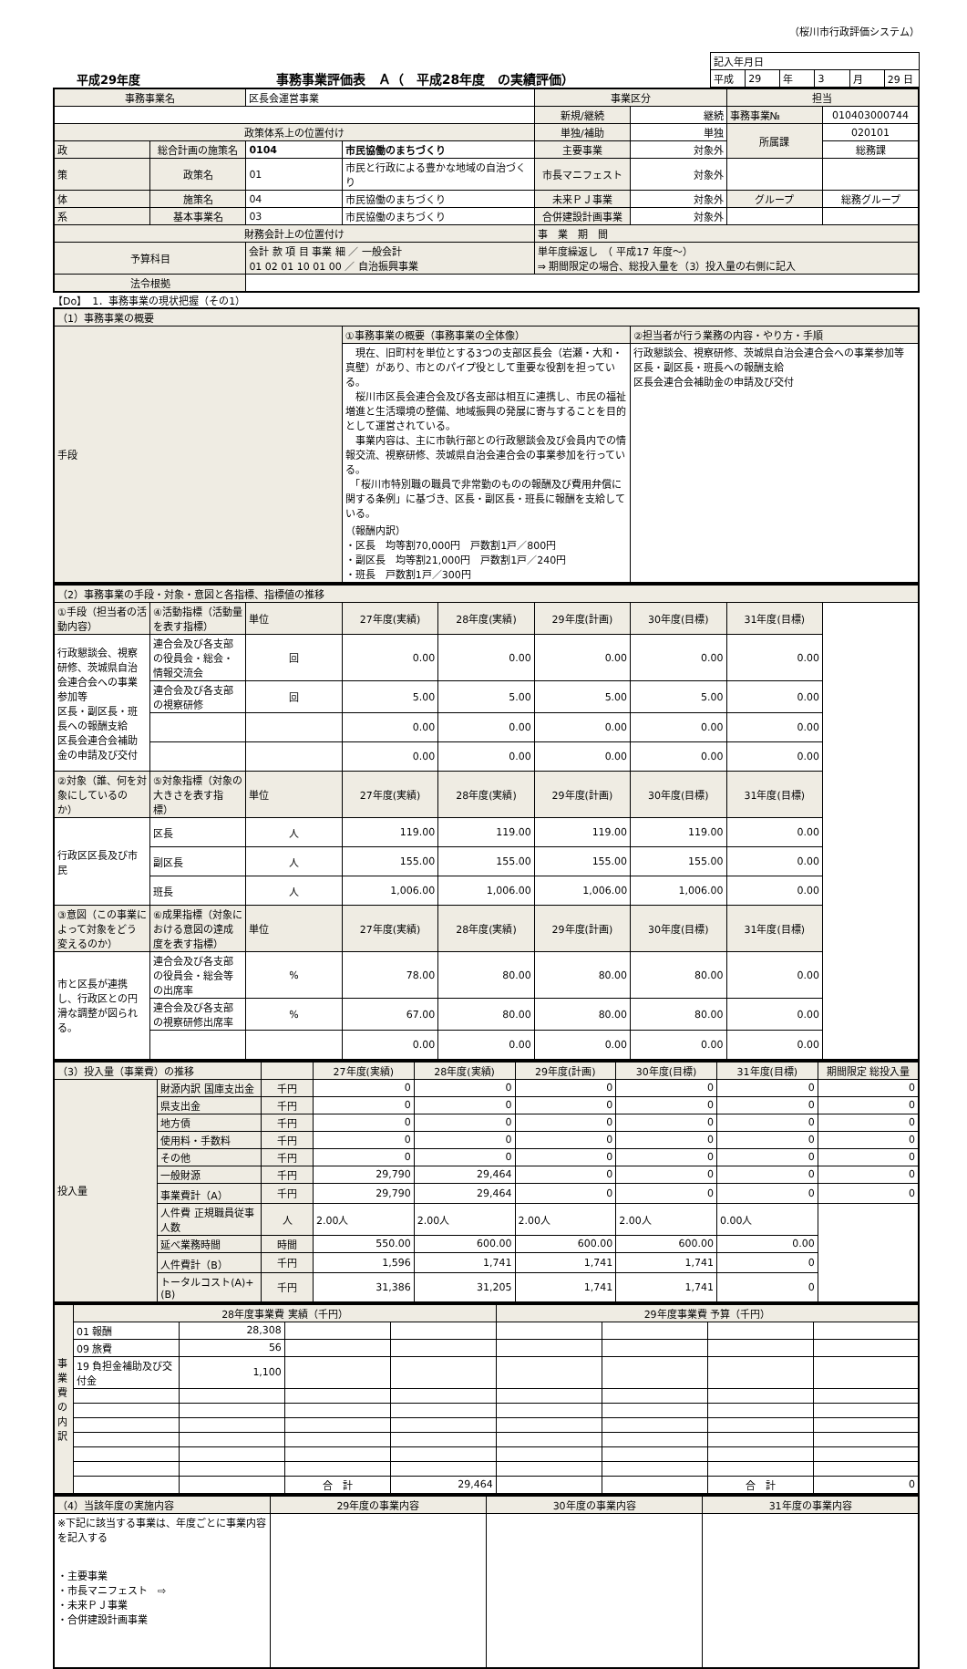（桜川市行政評価システム）
平成29年度
事務事業評価表　Ａ（　平成28年度　の実績評価）
| 記入年月日 | | | | | |
| 平成 | 29 | 年 | 3 | 月 | 29 日 |
| 事務事業名 | | 区長会運営事業 | | 事業区分 | | 担当 | |
| | | | | 新規/継続 | 継続 | 事務事業№ | 010403000744 |
| 政策体系上の位置付け | | | | 単独/補助 | 単独 | 所属課 | 020101 |
| 政 | 総合計画の施策名 | 0104 | 市民協働のまちづくり | 主要事業 | 対象外 | | 総務課 |
| 策 | 政策名 | 01 | 市民と行政による豊かな地域の自治づくり | 市長マニフェスト | 対象外 | | |
| 体 | 施策名 | 04 | 市民協働のまちづくり | 未来ＰＪ事業 | 対象外 | グループ | 総務グループ |
| 系 | 基本事業名 | 03 | 市民協働のまちづくり | 合併建設計画事業 | 対象外 | | |
| 財務会計上の位置付け | | | | 事 業 期 間 | | | |
| 予算科目 | | 会計 款 項 目 事業 細 ／ 一般会計 01 02 01 10 01 00 ／ 自治振興事業 | | 単年度繰返し （ 平成17 年度～） ⇒ 期間限定の場合、総投入量を（3）投入量の右側に記入 | | | |
| 法令根拠 | | | | | | | |
【Do】　1．事務事業の現状把握（その1）
| （1）事務事業の概要 | | |
| 手段 | ①事務事業の概要（事務事業の全体像） | ②担当者が行う業務の内容・やり方・手順 |
| | 現在、旧町村を単位とする3つの支部区長会（岩瀬・大和・真壁）があり、市とのパイプ役として重要な役割を担っている。 桜川市区長会連合会及び各支部は相互に連携し、市民の福祉増進と生活環境の整備、地域振興の発展に寄与することを目的として運営されている。 事業内容は、主に市執行部との行政懇談会及び会員内での情報交流、視察研修、茨城県自治会連合会の事業参加を行っている。 「桜川市特別職の職員で非常勤のものの報酬及び費用弁償に関する条例」に基づき、区長・副区長・班長に報酬を支給している。 （報酬内訳） ・区長 均等割70,000円 戸数割1戸／800円 ・副区長 均等割21,000円 戸数割1戸／240円 ・班長 戸数割1戸／300円 | 行政懇談会、視察研修、茨城県自治会連合会への事業参加等 区長・副区長・班長への報酬支給 区長会連合会補助金の申請及び交付 |
| （2）事務事業の手段・対象・意図と各指標、指標値の推移 | | | | | | | |
| ①手段（担当者の活動内容） | ④活動指標（活動量を表す指標） | 単位 | 27年度(実績) | 28年度(実績) | 29年度(計画) | 30年度(目標) | 31年度(目標) |
| 行政懇談会、視察研修、茨城県自治会連合会への事業参加等 区長・副区長・班長への報酬支給 区長会連合会補助金の申請及び交付 | 連合会及び各支部の役員会・総会・情報交流会 | 回 | 0.00 | 0.00 | 0.00 | 0.00 | 0.00 |
| | 連合会及び各支部の視察研修 | 回 | 5.00 | 5.00 | 5.00 | 5.00 | 0.00 |
| | | | 0.00 | 0.00 | 0.00 | 0.00 | 0.00 |
| | | | 0.00 | 0.00 | 0.00 | 0.00 | 0.00 |
| ②対象（誰、何を対象にしているのか） | ⑤対象指標（対象の大きさを表す指標） | 単位 | 27年度(実績) | 28年度(実績) | 29年度(計画) | 30年度(目標) | 31年度(目標) |
| 行政区区長及び市民 | 区長 | 人 | 119.00 | 119.00 | 119.00 | 119.00 | 0.00 |
| | 副区長 | 人 | 155.00 | 155.00 | 155.00 | 155.00 | 0.00 |
| | 班長 | 人 | 1,006.00 | 1,006.00 | 1,006.00 | 1,006.00 | 0.00 |
| ③意図（この事業によって対象をどう変えるのか） | ⑥成果指標（対象における意図の達成度を表す指標） | 単位 | 27年度(実績) | 28年度(実績) | 29年度(計画) | 30年度(目標) | 31年度(目標) |
| 市と区長が連携し、行政区との円滑な調整が図られる。 | 連合会及び各支部の役員会・総会等の出席率 | % | 78.00 | 80.00 | 80.00 | 80.00 | 0.00 |
| | 連合会及び各支部の視察研修出席率 | % | 67.00 | 80.00 | 80.00 | 80.00 | 0.00 |
| | | | 0.00 | 0.00 | 0.00 | 0.00 | 0.00 |
| （3）投入量（事業費）の推移 | | | 27年度(実績) | 28年度(実績) | 29年度(計画) | 30年度(目標) | 31年度(目標) | 期間限定 総投入量 |
| 投入量 | 財源内訳 国庫支出金 | 千円 | 0 | 0 | 0 | 0 | 0 | 0 |
| | 県支出金 | 千円 | 0 | 0 | 0 | 0 | 0 | 0 |
| | 地方債 | 千円 | 0 | 0 | 0 | 0 | 0 | 0 |
| | 使用料・手数料 | 千円 | 0 | 0 | 0 | 0 | 0 | 0 |
| | その他 | 千円 | 0 | 0 | 0 | 0 | 0 | 0 |
| | 一般財源 | 千円 | 29,790 | 29,464 | 0 | 0 | 0 | 0 |
| | 事業費計（A） | 千円 | 29,790 | 29,464 | 0 | 0 | 0 | 0 |
| | 人件費 正規職員従事人数 | 人 | 2.00人 | 2.00人 | 2.00人 | 2.00人 | 0.00人 | |
| | 延べ業務時間 | 時間 | 550.00 | 600.00 | 600.00 | 600.00 | 0.00 | |
| | 人件費計（B） | 千円 | 1,596 | 1,741 | 1,741 | 1,741 | 0 | |
| | トータルコスト(A)+(B) | 千円 | 31,386 | 31,205 | 1,741 | 1,741 | 0 | |
| 事業費の内訳 | 28年度事業費 実績（千円） | | | | 29年度事業費 予算（千円） | | | |
| | 01 報酬 | 28,308 | | | | | | |
| | 09 旅費 | 56 | | | | | | |
| | 19 負担金補助及び交付金 | 1,100 | | | | | | |
| | | | 合 計 | 29,464 | | | 合 計 | 0 |
| （4）当該年度の実施内容 | 29年度の事業内容 | 30年度の事業内容 | 31年度の事業内容 |
| ※下記に該当する事業は、年度ごとに事業内容を記入する ・主要事業 ・市長マニフェスト ⇨ ・未来ＰＪ事業 ・合併建設計画事業 | | | |